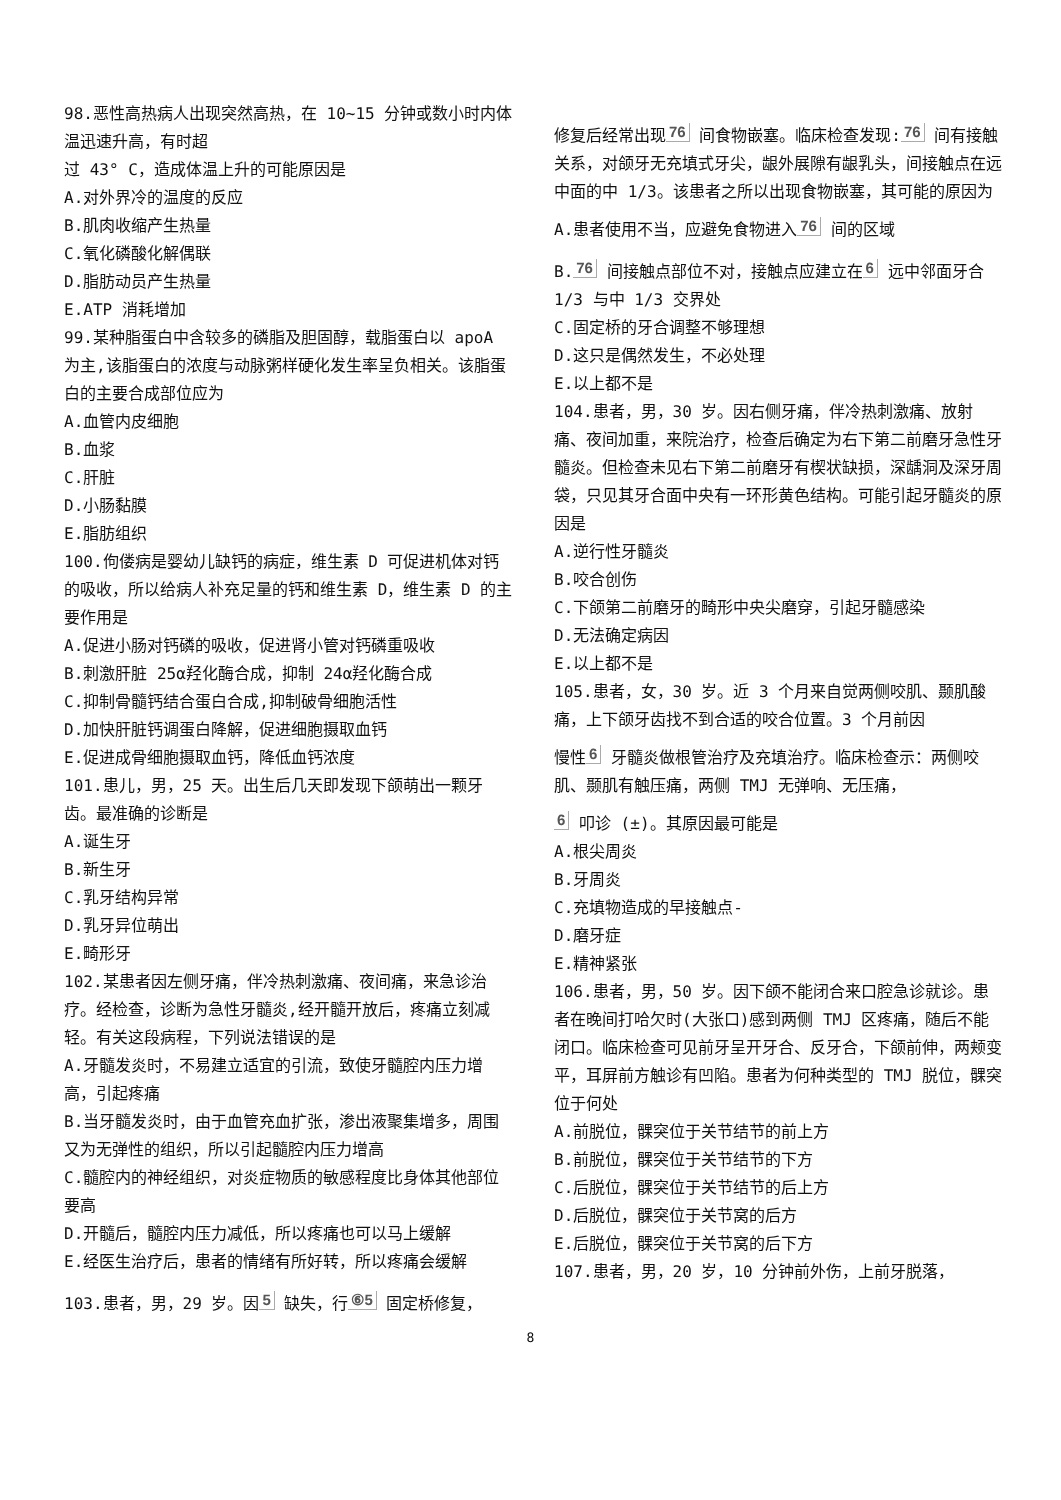98.恶性高热病人出现突然高热，在 10~15 分钟或数小时内体温迅速升高，有时超
过 43° C，造成体温上升的可能原因是
A.对外界冷的温度的反应
B.肌肉收缩产生热量
C.氧化磷酸化解偶联
D.脂肪动员产生热量
E.ATP 消耗增加
99.某种脂蛋白中含较多的磷脂及胆固醇，载脂蛋白以 apoA 为主,该脂蛋白的浓度与动脉粥样硬化发生率呈负相关。该脂蛋白的主要合成部位应为
A.血管内皮细胞
B.血浆
C.肝脏
D.小肠黏膜
E.脂肪组织
100.佝偻病是婴幼儿缺钙的病症，维生素 D 可促进机体对钙的吸收，所以给病人补充足量的钙和维生素 D，维生素 D 的主要作用是
A.促进小肠对钙磷的吸收，促进肾小管对钙磷重吸收
B.刺激肝脏 25α羟化酶合成，抑制 24α羟化酶合成
C.抑制骨髓钙结合蛋白合成,抑制破骨细胞活性
D.加快肝脏钙调蛋白降解，促进细胞摄取血钙
E.促进成骨细胞摄取血钙，降低血钙浓度
101.患儿，男，25 天。出生后几天即发现下颌萌出一颗牙齿。最准确的诊断是
A.诞生牙
B.新生牙
C.乳牙结构异常
D.乳牙异位萌出
E.畸形牙
102.某患者因左侧牙痛，伴冷热刺激痛、夜间痛，来急诊治疗。经检查，诊断为急性牙髓炎,经开髓开放后，疼痛立刻减轻。有关这段病程，下列说法错误的是
A.牙髓发炎时，不易建立适宜的引流，致使牙髓腔内压力增高，引起疼痛
B.当牙髓发炎时，由于血管充血扩张，渗出液聚集增多，周围又为无弹性的组织，所以引起髓腔内压力增高
C.髓腔内的神经组织，对炎症物质的敏感程度比身体其他部位要高
D.开髓后，髓腔内压力减低，所以疼痛也可以马上缓解
E.经医生治疗后，患者的情绪有所好转，所以疼痛会缓解
103.患者，男，29 岁。因 5 缺失，行 ⑥5 固定桥修复，
修复后经常出现 76 间食物嵌塞。临床检查发现: 76 间有接触关系，对颌牙无充填式牙尖，龈外展隙有龈乳头，间接触点在远中面的中 1/3。该患者之所以出现食物嵌塞，其可能的原因为
A.患者使用不当，应避免食物进入 76 间的区域
B. 76 间接触点部位不对，接触点应建立在 6 远中邻面牙合 1/3 与中 1/3 交界处
C.固定桥的牙合调整不够理想
D.这只是偶然发生，不必处理
E.以上都不是
104.患者，男，30 岁。因右侧牙痛，伴冷热刺激痛、放射痛、夜间加重，来院治疗，检查后确定为右下第二前磨牙急性牙髓炎。但检查未见右下第二前磨牙有楔状缺损，深龋洞及深牙周袋，只见其牙合面中央有一环形黄色结构。可能引起牙髓炎的原因是
A.逆行性牙髓炎
B.咬合创伤
C.下颌第二前磨牙的畸形中央尖磨穿，引起牙髓感染
D.无法确定病因
E.以上都不是
105.患者，女，30 岁。近 3 个月来自觉两侧咬肌、颞肌酸痛，上下颌牙齿找不到合适的咬合位置。3 个月前因
慢性 6 牙髓炎做根管治疗及充填治疗。临床检查示：两侧咬肌、颞肌有触压痛，两侧 TMJ 无弹响、无压痛，
6 叩诊 (±)。其原因最可能是
A.根尖周炎
B.牙周炎
C.充填物造成的早接触点-
D.磨牙症
E.精神紧张
106.患者，男，50 岁。因下颌不能闭合来口腔急诊就诊。患者在晚间打哈欠时(大张口)感到两侧 TMJ 区疼痛，随后不能闭口。临床检查可见前牙呈开牙合、反牙合，下颌前伸，两颊变平，耳屏前方触诊有凹陷。患者为何种类型的 TMJ 脱位，髁突位于何处
A.前脱位，髁突位于关节结节的前上方
B.前脱位，髁突位于关节结节的下方
C.后脱位，髁突位于关节结节的后上方
D.后脱位，髁突位于关节窝的后方
E.后脱位，髁突位于关节窝的后下方
107.患者，男，20 岁，10 分钟前外伤，上前牙脱落，
8